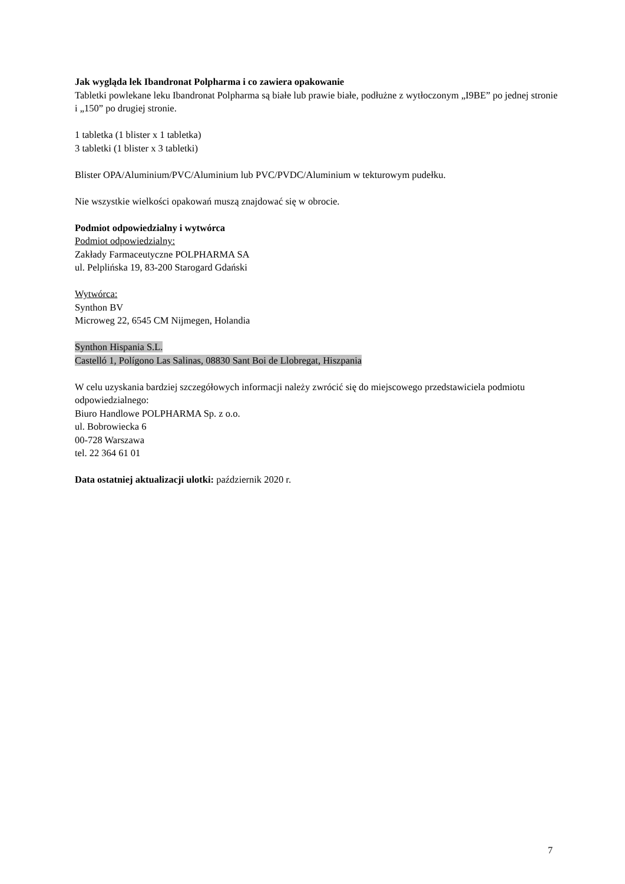Jak wygląda lek Ibandronat Polpharma i co zawiera opakowanie
Tabletki powlekane leku Ibandronat Polpharma są białe lub prawie białe, podłużne z wytłoczonym „I9BE” po jednej stronie i „150” po drugiej stronie.
1 tabletka (1 blister x 1 tabletka)
3 tabletki (1 blister x 3 tabletki)
Blister OPA/Aluminium/PVC/Aluminium lub PVC/PVDC/Aluminium w tekturowym pudełku.
Nie wszystkie wielkości opakowań muszą znajdować się w obrocie.
Podmiot odpowiedzialny i wytwórca
Podmiot odpowiedzialny:
Zakłady Farmaceutyczne POLPHARMA SA
ul. Pelplińska 19, 83-200 Starogard Gdański
Wytwórca:
Synthon BV
Microweg 22, 6545 CM Nijmegen, Holandia
Synthon Hispania S.L.
Castelló 1, Polígono Las Salinas, 08830 Sant Boi de Llobregat, Hiszpania
W celu uzyskania bardziej szczegółowych informacji należy zwrócić się do miejscowego przedstawiciela podmiotu odpowiedzialnego:
Biuro Handlowe POLPHARMA Sp. z o.o.
ul. Bobrowiecka 6
00-728 Warszawa
tel. 22 364 61 01
Data ostatniej aktualizacji ulotki: październik 2020 r.
7